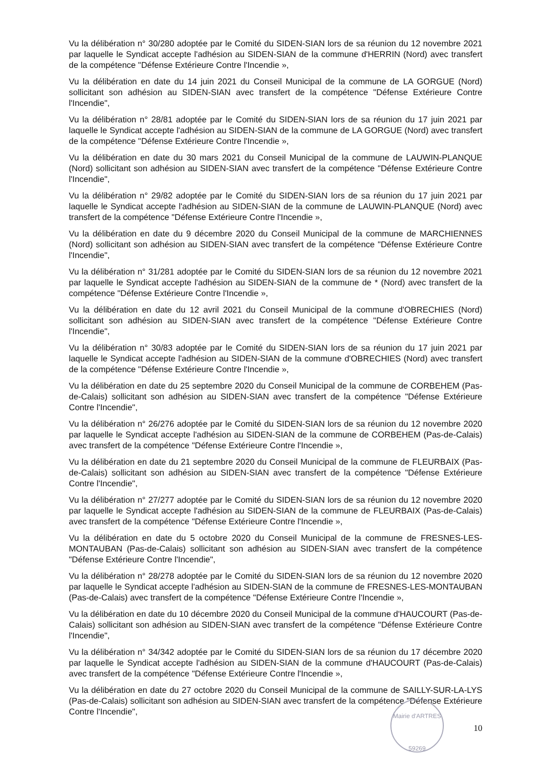Vu la délibération n° 30/280 adoptée par le Comité du SIDEN-SIAN lors de sa réunion du 12 novembre 2021 par laquelle le Syndicat accepte l'adhésion au SIDEN-SIAN de la commune d'HERRIN (Nord) avec transfert de la compétence "Défense Extérieure Contre l'Incendie »,
Vu la délibération en date du 14 juin 2021 du Conseil Municipal de la commune de LA GORGUE (Nord) sollicitant son adhésion au SIDEN-SIAN avec transfert de la compétence "Défense Extérieure Contre l'Incendie",
Vu la délibération n° 28/81 adoptée par le Comité du SIDEN-SIAN lors de sa réunion du 17 juin 2021 par laquelle le Syndicat accepte l'adhésion au SIDEN-SIAN de la commune de LA GORGUE (Nord) avec transfert de la compétence "Défense Extérieure Contre l'Incendie »,
Vu la délibération en date du 30 mars 2021 du Conseil Municipal de la commune de LAUWIN-PLANQUE (Nord) sollicitant son adhésion au SIDEN-SIAN avec transfert de la compétence "Défense Extérieure Contre l'Incendie",
Vu la délibération n° 29/82 adoptée par le Comité du SIDEN-SIAN lors de sa réunion du 17 juin 2021 par laquelle le Syndicat accepte l'adhésion au SIDEN-SIAN de la commune de LAUWIN-PLANQUE (Nord) avec transfert de la compétence "Défense Extérieure Contre l'Incendie »,
Vu la délibération en date du 9 décembre 2020 du Conseil Municipal de la commune de MARCHIENNES (Nord) sollicitant son adhésion au SIDEN-SIAN avec transfert de la compétence "Défense Extérieure Contre l'Incendie",
Vu la délibération n° 31/281 adoptée par le Comité du SIDEN-SIAN lors de sa réunion du 12 novembre 2021 par laquelle le Syndicat accepte l'adhésion au SIDEN-SIAN de la commune de * (Nord) avec transfert de la compétence "Défense Extérieure Contre l'Incendie »,
Vu la délibération en date du 12 avril 2021 du Conseil Municipal de la commune d'OBRECHIES (Nord) sollicitant son adhésion au SIDEN-SIAN avec transfert de la compétence "Défense Extérieure Contre l'Incendie",
Vu la délibération n° 30/83 adoptée par le Comité du SIDEN-SIAN lors de sa réunion du 17 juin 2021 par laquelle le Syndicat accepte l'adhésion au SIDEN-SIAN de la commune d'OBRECHIES (Nord) avec transfert de la compétence "Défense Extérieure Contre l'Incendie »,
Vu la délibération en date du 25 septembre 2020 du Conseil Municipal de la commune de CORBEHEM (Pas-de-Calais) sollicitant son adhésion au SIDEN-SIAN avec transfert de la compétence "Défense Extérieure Contre l'Incendie",
Vu la délibération n° 26/276 adoptée par le Comité du SIDEN-SIAN lors de sa réunion du 12 novembre 2020 par laquelle le Syndicat accepte l'adhésion au SIDEN-SIAN de la commune de CORBEHEM (Pas-de-Calais) avec transfert de la compétence "Défense Extérieure Contre l'Incendie »,
Vu la délibération en date du 21 septembre 2020 du Conseil Municipal de la commune de FLEURBAIX (Pas-de-Calais) sollicitant son adhésion au SIDEN-SIAN avec transfert de la compétence "Défense Extérieure Contre l'Incendie",
Vu la délibération n° 27/277 adoptée par le Comité du SIDEN-SIAN lors de sa réunion du 12 novembre 2020 par laquelle le Syndicat accepte l'adhésion au SIDEN-SIAN de la commune de FLEURBAIX (Pas-de-Calais) avec transfert de la compétence "Défense Extérieure Contre l'Incendie »,
Vu la délibération en date du 5 octobre 2020 du Conseil Municipal de la commune de FRESNES-LES-MONTAUBAN (Pas-de-Calais) sollicitant son adhésion au SIDEN-SIAN avec transfert de la compétence "Défense Extérieure Contre l'Incendie",
Vu la délibération n° 28/278 adoptée par le Comité du SIDEN-SIAN lors de sa réunion du 12 novembre 2020 par laquelle le Syndicat accepte l'adhésion au SIDEN-SIAN de la commune de FRESNES-LES-MONTAUBAN (Pas-de-Calais) avec transfert de la compétence "Défense Extérieure Contre l'Incendie »,
Vu la délibération en date du 10 décembre 2020 du Conseil Municipal de la commune d'HAUCOURT (Pas-de-Calais) sollicitant son adhésion au SIDEN-SIAN avec transfert de la compétence "Défense Extérieure Contre l'Incendie",
Vu la délibération n° 34/342 adoptée par le Comité du SIDEN-SIAN lors de sa réunion du 17 décembre 2020 par laquelle le Syndicat accepte l'adhésion au SIDEN-SIAN de la commune d'HAUCOURT (Pas-de-Calais) avec transfert de la compétence "Défense Extérieure Contre l'Incendie »,
Vu la délibération en date du 27 octobre 2020 du Conseil Municipal de la commune de SAILLY-SUR-LA-LYS (Pas-de-Calais) sollicitant son adhésion au SIDEN-SIAN avec transfert de la compétence "Défense Extérieure Contre l'Incendie",
10
Mairie d'ARTRES
59269